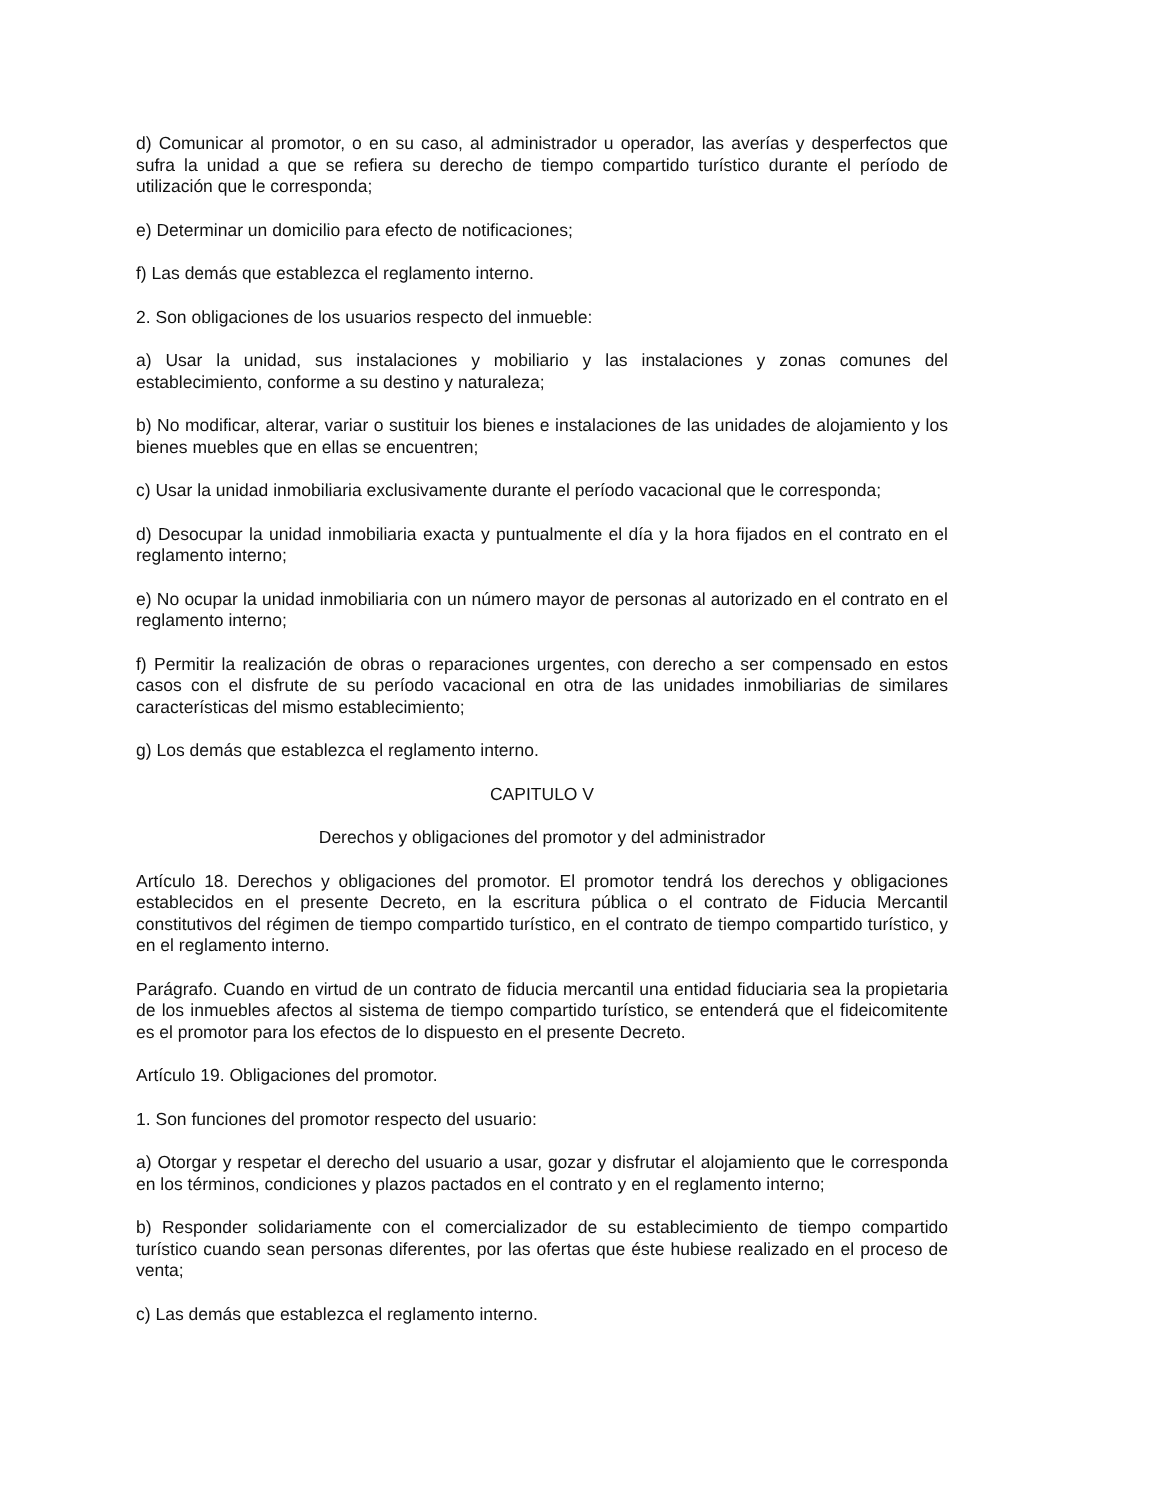d) Comunicar al promotor, o en su caso, al administrador u operador, las averías y desperfectos que sufra la unidad a que se refiera su derecho de tiempo compartido turístico durante el período de utilización que le corresponda;
e) Determinar un domicilio para efecto de notificaciones;
f) Las demás que establezca el reglamento interno.
2. Son obligaciones de los usuarios respecto del inmueble:
a) Usar la unidad, sus instalaciones y mobiliario y las instalaciones y zonas comunes del establecimiento, conforme a su destino y naturaleza;
b) No modificar, alterar, variar o sustituir los bienes e instalaciones de las unidades de alojamiento y los bienes muebles que en ellas se encuentren;
c) Usar la unidad inmobiliaria exclusivamente durante el período vacacional que le corresponda;
d) Desocupar la unidad inmobiliaria exacta y puntualmente el día y la hora fijados en el contrato en el reglamento interno;
e) No ocupar la unidad inmobiliaria con un número mayor de personas al autorizado en el contrato en el reglamento interno;
f) Permitir la realización de obras o reparaciones urgentes, con derecho a ser compensado en estos casos con el disfrute de su período vacacional en otra de las unidades inmobiliarias de similares características del mismo establecimiento;
g) Los demás que establezca el reglamento interno.
CAPITULO V
Derechos y obligaciones del promotor y del administrador
Artículo 18. Derechos y obligaciones del promotor. El promotor tendrá los derechos y obligaciones establecidos en el presente Decreto, en la escritura pública o el contrato de Fiducia Mercantil constitutivos del régimen de tiempo compartido turístico, en el contrato de tiempo compartido turístico, y en el reglamento interno.
Parágrafo. Cuando en virtud de un contrato de fiducia mercantil una entidad fiduciaria sea la propietaria de los inmuebles afectos al sistema de tiempo compartido turístico, se entenderá que el fideicomitente es el promotor para los efectos de lo dispuesto en el presente Decreto.
Artículo 19. Obligaciones del promotor.
1. Son funciones del promotor respecto del usuario:
a) Otorgar y respetar el derecho del usuario a usar, gozar y disfrutar el alojamiento que le corresponda en los términos, condiciones y plazos pactados en el contrato y en el reglamento interno;
b) Responder solidariamente con el comercializador de su establecimiento de tiempo compartido turístico cuando sean personas diferentes, por las ofertas que éste hubiese realizado en el proceso de venta;
c) Las demás que establezca el reglamento interno.